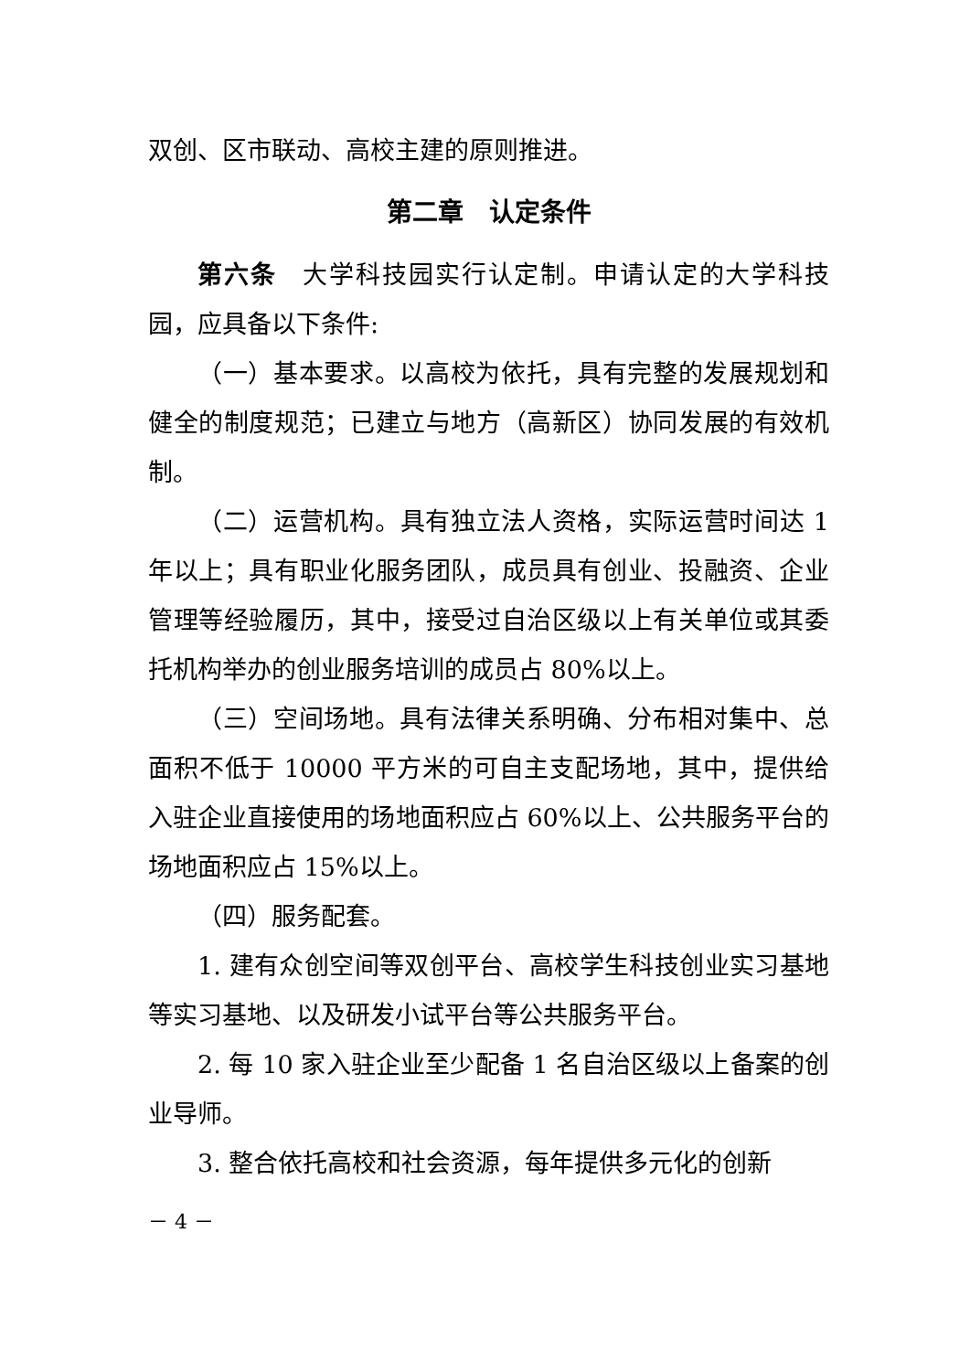双创、区市联动、高校主建的原则推进。
第二章　认定条件
第六条　大学科技园实行认定制。申请认定的大学科技园，应具备以下条件:
（一）基本要求。以高校为依托，具有完整的发展规划和健全的制度规范；已建立与地方（高新区）协同发展的有效机制。
（二）运营机构。具有独立法人资格，实际运营时间达 1 年以上；具有职业化服务团队，成员具有创业、投融资、企业管理等经验履历，其中，接受过自治区级以上有关单位或其委托机构举办的创业服务培训的成员占 80%以上。
（三）空间场地。具有法律关系明确、分布相对集中、总面积不低于 10000 平方米的可自主支配场地，其中，提供给入驻企业直接使用的场地面积应占 60%以上、公共服务平台的场地面积应占 15%以上。
（四）服务配套。
1. 建有众创空间等双创平台、高校学生科技创业实习基地等实习基地、以及研发小试平台等公共服务平台。
2. 每 10 家入驻企业至少配备 1 名自治区级以上备案的创业导师。
3. 整合依托高校和社会资源，每年提供多元化的创新
－ 4 －